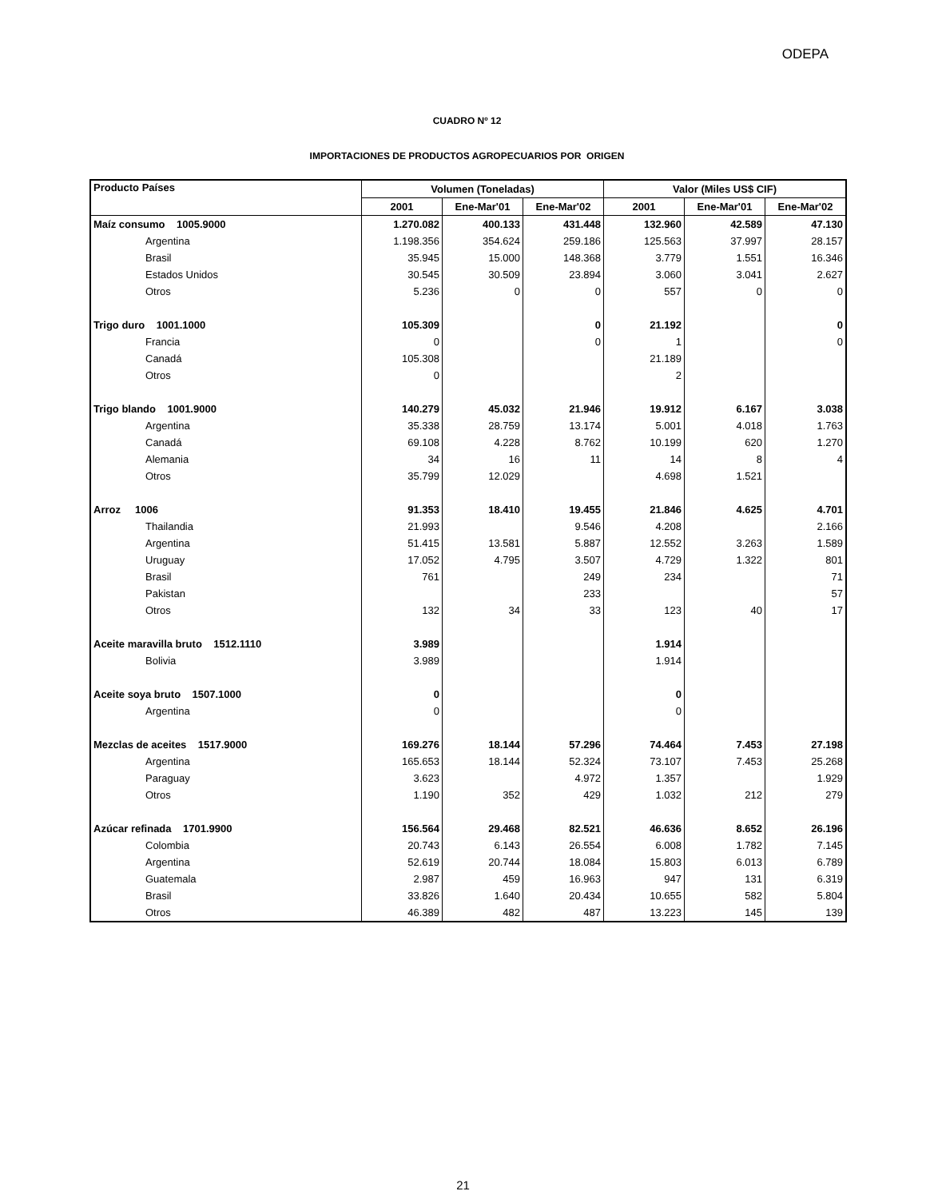ODEPA
CUADRO Nº 12
IMPORTACIONES DE PRODUCTOS AGROPECUARIOS POR ORIGEN
| Producto Países | Volumen (Toneladas) | | | Valor (Miles US$ CIF) | | |
| --- | --- | --- | --- | --- | --- | --- |
| | 2001 | Ene-Mar'01 | Ene-Mar'02 | 2001 | Ene-Mar'01 | Ene-Mar'02 |
| Maíz consumo 1005.9000 | 1.270.082 | 400.133 | 431.448 | 132.960 | 42.589 | 47.130 |
| Argentina | 1.198.356 | 354.624 | 259.186 | 125.563 | 37.997 | 28.157 |
| Brasil | 35.945 | 15.000 | 148.368 | 3.779 | 1.551 | 16.346 |
| Estados Unidos | 30.545 | 30.509 | 23.894 | 3.060 | 3.041 | 2.627 |
| Otros | 5.236 | 0 | 0 | 557 | 0 | 0 |
| Trigo duro 1001.1000 | 105.309 | | 0 | 21.192 | | 0 |
| Francia | 0 | | 0 | 1 | | 0 |
| Canadá | 105.308 | | | 21.189 | | |
| Otros | 0 | | | 2 | | |
| Trigo blando 1001.9000 | 140.279 | 45.032 | 21.946 | 19.912 | 6.167 | 3.038 |
| Argentina | 35.338 | 28.759 | 13.174 | 5.001 | 4.018 | 1.763 |
| Canadá | 69.108 | 4.228 | 8.762 | 10.199 | 620 | 1.270 |
| Alemania | 34 | 16 | 11 | 14 | 8 | 4 |
| Otros | 35.799 | 12.029 | | 4.698 | 1.521 | |
| Arroz 1006 | 91.353 | 18.410 | 19.455 | 21.846 | 4.625 | 4.701 |
| Thailandia | 21.993 | | 9.546 | 4.208 | | 2.166 |
| Argentina | 51.415 | 13.581 | 5.887 | 12.552 | 3.263 | 1.589 |
| Uruguay | 17.052 | 4.795 | 3.507 | 4.729 | 1.322 | 801 |
| Brasil | 761 | | 249 | 234 | | 71 |
| Pakistan | | | 233 | | | 57 |
| Otros | 132 | 34 | 33 | 123 | 40 | 17 |
| Aceite maravilla bruto 1512.1110 | 3.989 | | | 1.914 | | |
| Bolivia | 3.989 | | | 1.914 | | |
| Aceite soya bruto 1507.1000 | 0 | | | 0 | | |
| Argentina | 0 | | | 0 | | |
| Mezclas de aceites 1517.9000 | 169.276 | 18.144 | 57.296 | 74.464 | 7.453 | 27.198 |
| Argentina | 165.653 | 18.144 | 52.324 | 73.107 | 7.453 | 25.268 |
| Paraguay | 3.623 | | 4.972 | 1.357 | | 1.929 |
| Otros | 1.190 | 352 | 429 | 1.032 | 212 | 279 |
| Azúcar refinada 1701.9900 | 156.564 | 29.468 | 82.521 | 46.636 | 8.652 | 26.196 |
| Colombia | 20.743 | 6.143 | 26.554 | 6.008 | 1.782 | 7.145 |
| Argentina | 52.619 | 20.744 | 18.084 | 15.803 | 6.013 | 6.789 |
| Guatemala | 2.987 | 459 | 16.963 | 947 | 131 | 6.319 |
| Brasil | 33.826 | 1.640 | 20.434 | 10.655 | 582 | 5.804 |
| Otros | 46.389 | 482 | 487 | 13.223 | 145 | 139 |
21